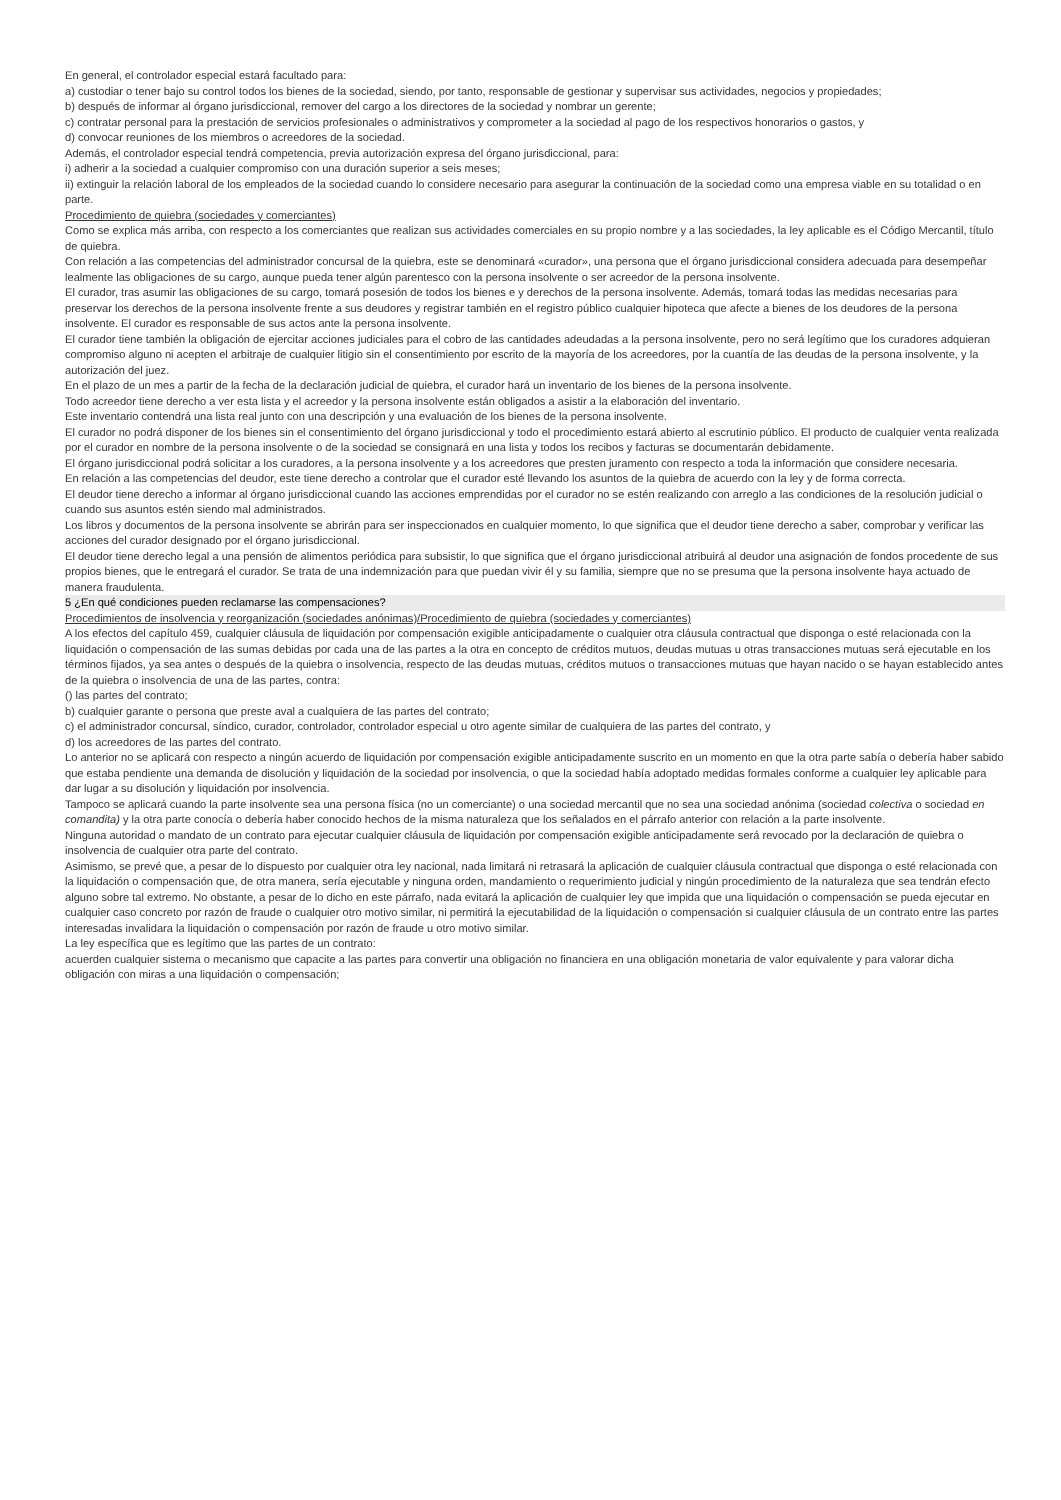En general, el controlador especial estará facultado para:
a) custodiar o tener bajo su control todos los bienes de la sociedad, siendo, por tanto, responsable de gestionar y supervisar sus actividades, negocios y propiedades;
b) después de informar al órgano jurisdiccional, remover del cargo a los directores de la sociedad y nombrar un gerente;
c) contratar personal para la prestación de servicios profesionales o administrativos y comprometer a la sociedad al pago de los respectivos honorarios o gastos, y
d) convocar reuniones de los miembros o acreedores de la sociedad.
Además, el controlador especial tendrá competencia, previa autorización expresa del órgano jurisdiccional, para:
i) adherir a la sociedad a cualquier compromiso con una duración superior a seis meses;
ii) extinguir la relación laboral de los empleados de la sociedad cuando lo considere necesario para asegurar la continuación de la sociedad como una empresa viable en su totalidad o en parte.
Procedimiento de quiebra (sociedades y comerciantes)
Como se explica más arriba, con respecto a los comerciantes que realizan sus actividades comerciales en su propio nombre y a las sociedades, la ley aplicable es el Código Mercantil, título de quiebra.
Con relación a las competencias del administrador concursal de la quiebra, este se denominará «curador», una persona que el órgano jurisdiccional considera adecuada para desempeñar lealmente las obligaciones de su cargo, aunque pueda tener algún parentesco con la persona insolvente o ser acreedor de la persona insolvente.
El curador, tras asumir las obligaciones de su cargo, tomará posesión de todos los bienes e y derechos de la persona insolvente. Además, tomará todas las medidas necesarias para preservar los derechos de la persona insolvente frente a sus deudores y registrar también en el registro público cualquier hipoteca que afecte a bienes de los deudores de la persona insolvente. El curador es responsable de sus actos ante la persona insolvente.
El curador tiene también la obligación de ejercitar acciones judiciales para el cobro de las cantidades adeudadas a la persona insolvente, pero no será legítimo que los curadores adquieran compromiso alguno ni acepten el arbitraje de cualquier litigio sin el consentimiento por escrito de la mayoría de los acreedores, por la cuantía de las deudas de la persona insolvente, y la autorización del juez.
En el plazo de un mes a partir de la fecha de la declaración judicial de quiebra, el curador hará un inventario de los bienes de la persona insolvente.
Todo acreedor tiene derecho a ver esta lista y el acreedor y la persona insolvente están obligados a asistir a la elaboración del inventario.
Este inventario contendrá una lista real junto con una descripción y una evaluación de los bienes de la persona insolvente.
El curador no podrá disponer de los bienes sin el consentimiento del órgano jurisdiccional y todo el procedimiento estará abierto al escrutinio público. El producto de cualquier venta realizada por el curador en nombre de la persona insolvente o de la sociedad se consignará en una lista y todos los recibos y facturas se documentarán debidamente.
El órgano jurisdiccional podrá solicitar a los curadores, a la persona insolvente y a los acreedores que presten juramento con respecto a toda la información que considere necesaria.
En relación a las competencias del deudor, este tiene derecho a controlar que el curador esté llevando los asuntos de la quiebra de acuerdo con la ley y de forma correcta.
El deudor tiene derecho a informar al órgano jurisdiccional cuando las acciones emprendidas por el curador no se estén realizando con arreglo a las condiciones de la resolución judicial o cuando sus asuntos estén siendo mal administrados.
Los libros y documentos de la persona insolvente se abrirán para ser inspeccionados en cualquier momento, lo que significa que el deudor tiene derecho a saber, comprobar y verificar las acciones del curador designado por el órgano jurisdiccional.
El deudor tiene derecho legal a una pensión de alimentos periódica para subsistir, lo que significa que el órgano jurisdiccional atribuirá al deudor una asignación de fondos procedente de sus propios bienes, que le entregará el curador. Se trata de una indemnización para que puedan vivir él y su familia, siempre que no se presuma que la persona insolvente haya actuado de manera fraudulenta.
5 ¿En qué condiciones pueden reclamarse las compensaciones?
Procedimientos de insolvencia y reorganización (sociedades anónimas)/Procedimiento de quiebra (sociedades y comerciantes)
A los efectos del capítulo 459, cualquier cláusula de liquidación por compensación exigible anticipadamente o cualquier otra cláusula contractual que disponga o esté relacionada con la liquidación o compensación de las sumas debidas por cada una de las partes a la otra en concepto de créditos mutuos, deudas mutuas u otras transacciones mutuas será ejecutable en los términos fijados, ya sea antes o después de la quiebra o insolvencia, respecto de las deudas mutuas, créditos mutuos o transacciones mutuas que hayan nacido o se hayan establecido antes de la quiebra o insolvencia de una de las partes, contra:
() las partes del contrato;
b) cualquier garante o persona que preste aval a cualquiera de las partes del contrato;
c) el administrador concursal, síndico, curador, controlador, controlador especial u otro agente similar de cualquiera de las partes del contrato, y
d) los acreedores de las partes del contrato.
Lo anterior no se aplicará con respecto a ningún acuerdo de liquidación por compensación exigible anticipadamente suscrito en un momento en que la otra parte sabía o debería haber sabido que estaba pendiente una demanda de disolución y liquidación de la sociedad por insolvencia, o que la sociedad había adoptado medidas formales conforme a cualquier ley aplicable para dar lugar a su disolución y liquidación por insolvencia.
Tampoco se aplicará cuando la parte insolvente sea una persona física (no un comerciante) o una sociedad mercantil que no sea una sociedad anónima (sociedad colectiva o sociedad en comandita) y la otra parte conocía o debería haber conocido hechos de la misma naturaleza que los señalados en el párrafo anterior con relación a la parte insolvente.
Ninguna autoridad o mandato de un contrato para ejecutar cualquier cláusula de liquidación por compensación exigible anticipadamente será revocado por la declaración de quiebra o insolvencia de cualquier otra parte del contrato.
Asimismo, se prevé que, a pesar de lo dispuesto por cualquier otra ley nacional, nada limitará ni retrasará la aplicación de cualquier cláusula contractual que disponga o esté relacionada con la liquidación o compensación que, de otra manera, sería ejecutable y ninguna orden, mandamiento o requerimiento judicial y ningún procedimiento de la naturaleza que sea tendrán efecto alguno sobre tal extremo. No obstante, a pesar de lo dicho en este párrafo, nada evitará la aplicación de cualquier ley que impida que una liquidación o compensación se pueda ejecutar en cualquier caso concreto por razón de fraude o cualquier otro motivo similar, ni permitirá la ejecutabilidad de la liquidación o compensación si cualquier cláusula de un contrato entre las partes interesadas invalidara la liquidación o compensación por razón de fraude u otro motivo similar.
La ley específica que es legítimo que las partes de un contrato:
acuerden cualquier sistema o mecanismo que capacite a las partes para convertir una obligación no financiera en una obligación monetaria de valor equivalente y para valorar dicha obligación con miras a una liquidación o compensación;